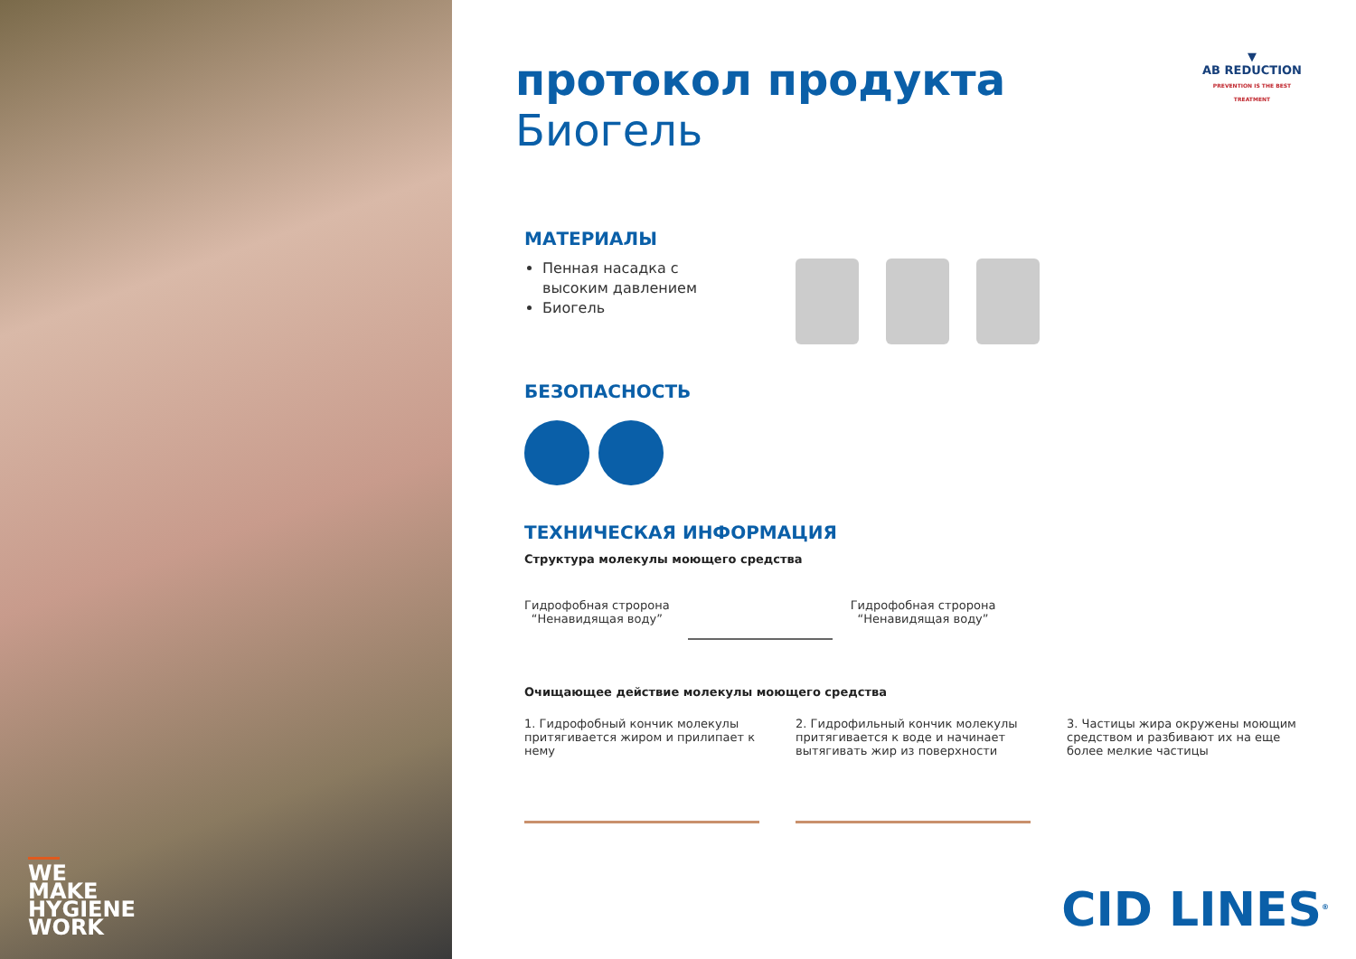WE
MAKE
HYGIENE
WORK
▼
AB REDUCTION
PREVENTION IS THE BEST TREATMENT
протокол продукта
Биогель
МАТЕРИАЛЫ
Пенная насадка с высоким давлением
Биогель
БЕЗОПАСНОСТЬ
ТЕХНИЧЕСКАЯ ИНФОРМАЦИЯ
Структура молекулы моющего средства
Гидрофобная стророна
“Ненавидящая воду”
Гидрофобная стророна
“Ненавидящая воду”
Очищающее действие молекулы моющего средства
1. Гидрофобный кончик молекулы притягивается жиром и прилипает к нему
2. Гидрофильный кончик молекулы притягивается к воде и начинает вытягивать жир из поверхности
3. Частицы жира окружены моющим средством и разбивают их на еще более мелкие частицы
CID LINES<sup>®</sup>